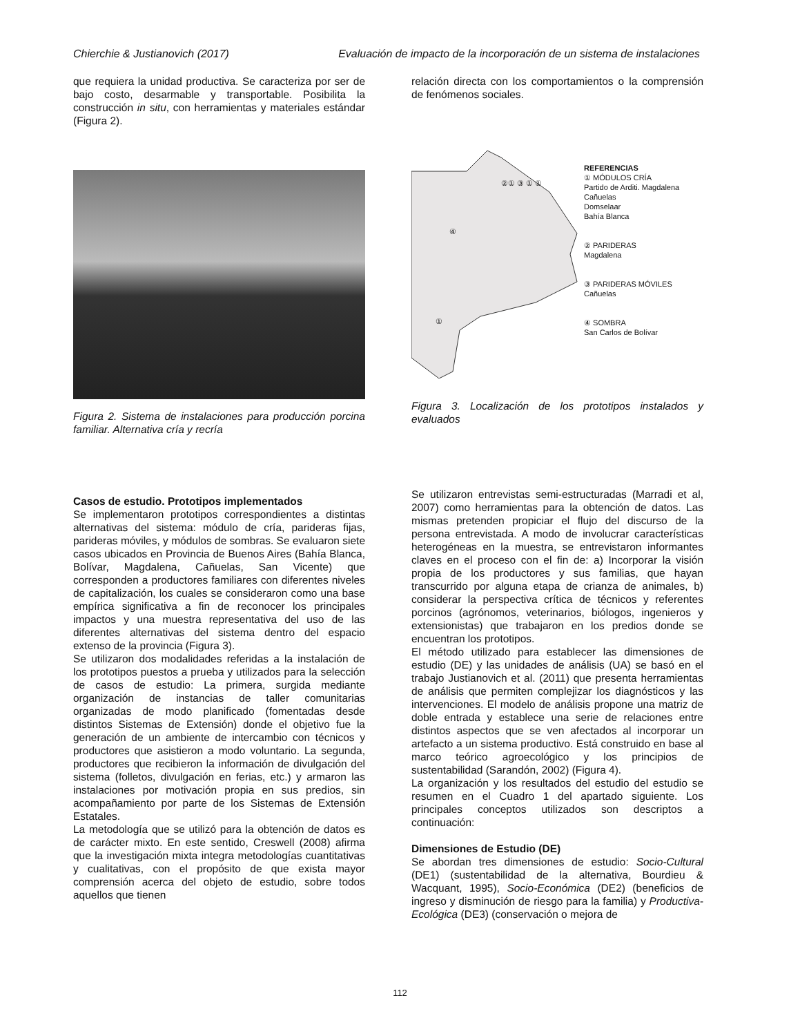Chierchie & Justianovich (2017) Evaluación de impacto de la incorporación de un sistema de instalaciones
que requiera la unidad productiva. Se caracteriza por ser de bajo costo, desarmable y transportable. Posibilita la construcción in situ, con herramientas y materiales estándar (Figura 2).
Figura 2. Sistema de instalaciones para producción porcina familiar. Alternativa cría y recría
Casos de estudio. Prototipos implementados
Se implementaron prototipos correspondientes a distintas alternativas del sistema: módulo de cría, parideras fijas, parideras móviles, y módulos de sombras. Se evaluaron siete casos ubicados en Provincia de Buenos Aires (Bahía Blanca, Bolívar, Magdalena, Cañuelas, San Vicente) que corresponden a productores familiares con diferentes niveles de capitalización, los cuales se consideraron como una base empírica significativa a fin de reconocer los principales impactos y una muestra representativa del uso de las diferentes alternativas del sistema dentro del espacio extenso de la provincia (Figura 3).
Se utilizaron dos modalidades referidas a la instalación de los prototipos puestos a prueba y utilizados para la selección de casos de estudio: La primera, surgida mediante organización de instancias de taller comunitarias organizadas de modo planificado (fomentadas desde distintos Sistemas de Extensión) donde el objetivo fue la generación de un ambiente de intercambio con técnicos y productores que asistieron a modo voluntario. La segunda, productores que recibieron la información de divulgación del sistema (folletos, divulgación en ferias, etc.) y armaron las instalaciones por motivación propia en sus predios, sin acompañamiento por parte de los Sistemas de Extensión Estatales.
La metodología que se utilizó para la obtención de datos es de carácter mixto. En este sentido, Creswell (2008) afirma que la investigación mixta integra metodologías cuantitativas y cualitativas, con el propósito de que exista mayor comprensión acerca del objeto de estudio, sobre todos aquellos que tienen
relación directa con los comportamientos o la comprensión de fenómenos sociales.
REFERENCIAS
① MÓDULOS CRÍA
Partido de Arditi. Magdalena
Cañuelas
Domselaar
Bahía Blanca
② PARIDERAS
Magdalena
③ PARIDERAS MÓVILES
Cañuelas
④ SOMBRA
San Carlos de Bolívar
②① ③ ① ①
④
①
Figura 3. Localización de los prototipos instalados y evaluados
Se utilizaron entrevistas semi-estructuradas (Marradi et al, 2007) como herramientas para la obtención de datos. Las mismas pretenden propiciar el flujo del discurso de la persona entrevistada. A modo de involucrar características heterogéneas en la muestra, se entrevistaron informantes claves en el proceso con el fin de: a) Incorporar la visión propia de los productores y sus familias, que hayan transcurrido por alguna etapa de crianza de animales, b) considerar la perspectiva crítica de técnicos y referentes porcinos (agrónomos, veterinarios, biólogos, ingenieros y extensionistas) que trabajaron en los predios donde se encuentran los prototipos.
El método utilizado para establecer las dimensiones de estudio (DE) y las unidades de análisis (UA) se basó en el trabajo Justianovich et al. (2011) que presenta herramientas de análisis que permiten complejizar los diagnósticos y las intervenciones. El modelo de análisis propone una matriz de doble entrada y establece una serie de relaciones entre distintos aspectos que se ven afectados al incorporar un artefacto a un sistema productivo. Está construido en base al marco teórico agroecológico y los principios de sustentabilidad (Sarandón, 2002) (Figura 4).
La organización y los resultados del estudio del estudio se resumen en el Cuadro 1 del apartado siguiente. Los principales conceptos utilizados son descriptos a continuación:
Dimensiones de Estudio (DE)
Se abordan tres dimensiones de estudio: Socio-Cultural (DE1) (sustentabilidad de la alternativa, Bourdieu & Wacquant, 1995), Socio-Económica (DE2) (beneficios de ingreso y disminución de riesgo para la familia) y Productiva-Ecológica (DE3) (conservación o mejora de
112